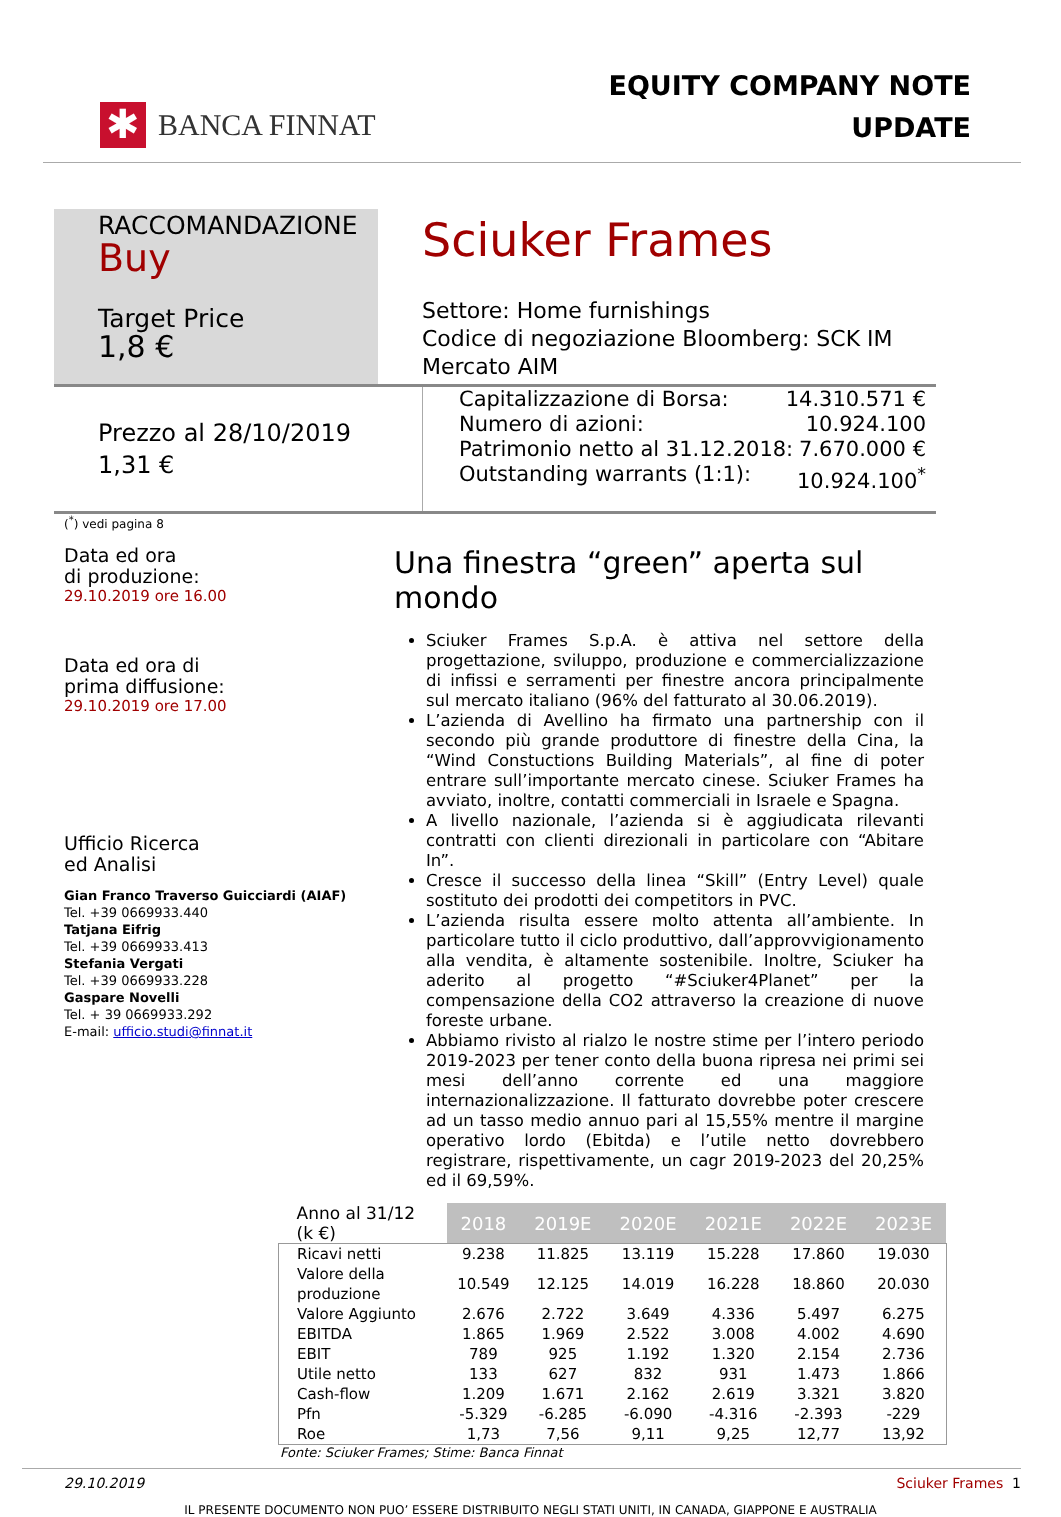✱
BANCA FINNAT
EQUITY COMPANY NOTE
UPDATE
RACCOMANDAZIONE
Buy
Target Price
1,8 €
Sciuker Frames
Settore: Home furnishings
Codice di negoziazione Bloomberg: SCK IM
Mercato AIM
Prezzo al 28/10/2019
1,31 €
Capitalizzazione di Borsa: 14.310.571 €
Numero di azioni: 10.924.100
Patrimonio netto al 31.12.2018: 7.670.000 €
Outstanding warrants (1:1): 10.924.100<sup>*</sup>
(<sup>*</sup>) vedi pagina 8
Data ed ora
di produzione:
29.10.2019 ore 16.00
Data ed ora di
prima diffusione:
29.10.2019 ore 17.00
Ufficio Ricerca
ed Analisi
Gian Franco Traverso Guicciardi (AIAF)
Tel. +39 0669933.440
Tatjana Eifrig
Tel. +39 0669933.413
Stefania Vergati
Tel. +39 0669933.228
Gaspare Novelli
Tel. + 39 0669933.292
E-mail: ufficio.studi@finnat.it
Una finestra “green” aperta sul mondo
Sciuker Frames S.p.A. è attiva nel settore della progettazione, sviluppo, produzione e commercializzazione di infissi e serramenti per finestre ancora principalmente sul mercato italiano (96% del fatturato al 30.06.2019).
L’azienda di Avellino ha firmato una partnership con il secondo più grande produttore di finestre della Cina, la “Wind Constuctions Building Materials”, al fine di poter entrare sull’importante mercato cinese. Sciuker Frames ha avviato, inoltre, contatti commerciali in Israele e Spagna.
A livello nazionale, l’azienda si è aggiudicata rilevanti contratti con clienti direzionali in particolare con “Abitare In”.
Cresce il successo della linea “Skill” (Entry Level) quale sostituto dei prodotti dei competitors in PVC.
L’azienda risulta essere molto attenta all’ambiente. In particolare tutto il ciclo produttivo, dall’approvvigionamento alla vendita, è altamente sostenibile. Inoltre, Sciuker ha aderito al progetto “#Sciuker4Planet” per la compensazione della CO2 attraverso la creazione di nuove foreste urbane.
Abbiamo rivisto al rialzo le nostre stime per l’intero periodo 2019-2023 per tener conto della buona ripresa nei primi sei mesi dell’anno corrente ed una maggiore internazionalizzazione. Il fatturato dovrebbe poter crescere ad un tasso medio annuo pari al 15,55% mentre il margine operativo lordo (Ebitda) e l’utile netto dovrebbero registrare, rispettivamente, un cagr 2019-2023 del 20,25% ed il 69,59%.
| Anno al 31/12 (k €) | 2018 | 2019E | 2020E | 2021E | 2022E | 2023E |
| Ricavi netti | 9.238 | 11.825 | 13.119 | 15.228 | 17.860 | 19.030 |
| Valore della produzione | 10.549 | 12.125 | 14.019 | 16.228 | 18.860 | 20.030 |
| Valore Aggiunto | 2.676 | 2.722 | 3.649 | 4.336 | 5.497 | 6.275 |
| EBITDA | 1.865 | 1.969 | 2.522 | 3.008 | 4.002 | 4.690 |
| EBIT | 789 | 925 | 1.192 | 1.320 | 2.154 | 2.736 |
| Utile netto | 133 | 627 | 832 | 931 | 1.473 | 1.866 |
| Cash-flow | 1.209 | 1.671 | 2.162 | 2.619 | 3.321 | 3.820 |
| Pfn | -5.329 | -6.285 | -6.090 | -4.316 | -2.393 | -229 |
| Roe | 1,73 | 7,56 | 9,11 | 9,25 | 12,77 | 13,92 |
Fonte: Sciuker Frames; Stime: Banca Finnat
29.10.2019 Sciuker Frames 1
IL PRESENTE DOCUMENTO NON PUO’ ESSERE DISTRIBUITO NEGLI STATI UNITI, IN CANADA, GIAPPONE E AUSTRALIA